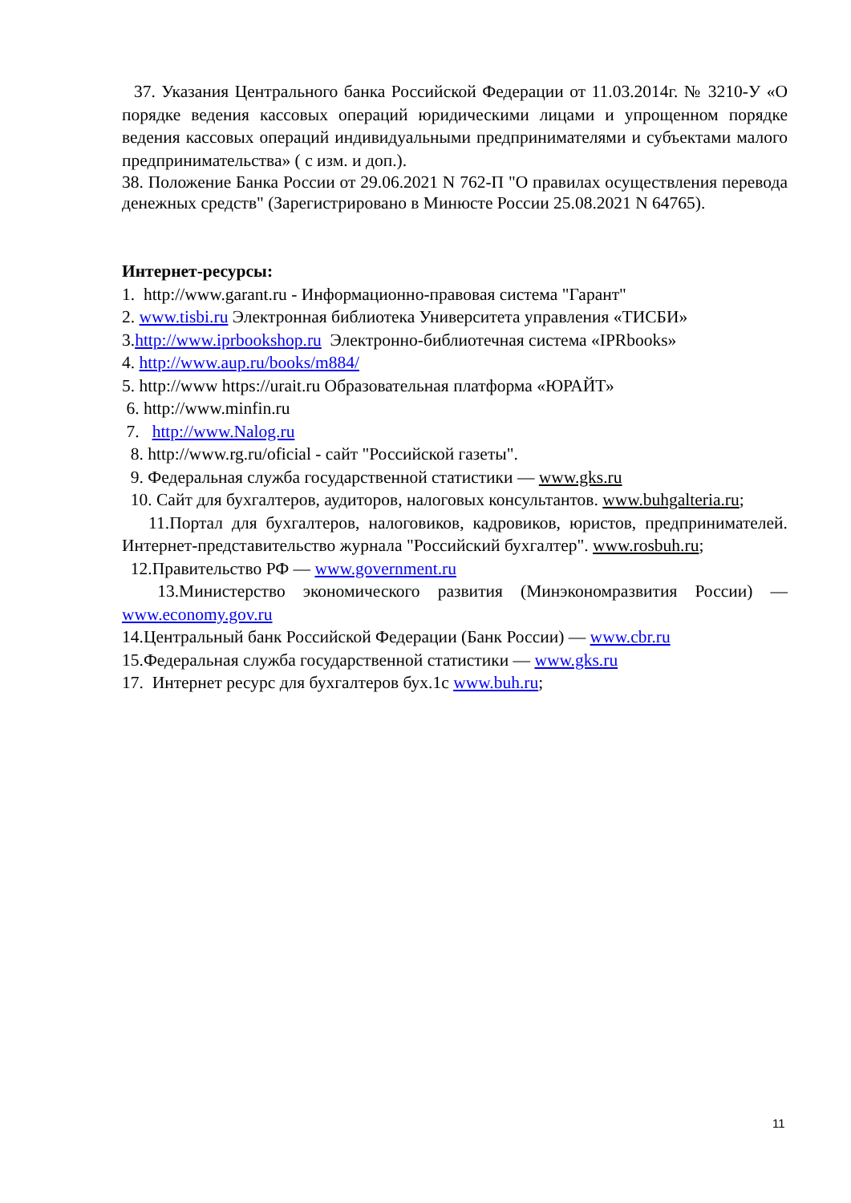37. Указания Центрального банка Российской Федерации от 11.03.2014г. № 3210-У «О порядке ведения кассовых операций юридическими лицами и упрощенном порядке ведения кассовых операций индивидуальными предпринимателями и субъектами малого предпринимательства» ( с изм. и доп.).
38. Положение Банка России от 29.06.2021 N 762-П "О правилах осуществления перевода денежных средств" (Зарегистрировано в Минюсте России 25.08.2021 N 64765).
Интернет-ресурсы:
1. http://www.garant.ru - Информационно-правовая система "Гарант"
2. www.tisbi.ru Электронная библиотека Университета управления «ТИСБИ»
3.http://www.iprbookshop.ru Электронно-библиотечная система «IPRbooks»
4. http://www.aup.ru/books/m884/
5. http://www https://urait.ru Образовательная платформа «ЮРАЙТ»
6. http://www.minfin.ru
7. http://www.Nalog.ru
8. http://www.rg.ru/oficial - сайт "Российской газеты".
9. Федеральная служба государственной статистики — www.gks.ru
10. Сайт для бухгалтеров, аудиторов, налоговых консультантов. www.buhgalteria.ru;
11.Портал для бухгалтеров, налоговиков, кадровиков, юристов, предпринимателей. Интернет-представительство журнала "Российский бухгалтер". www.rosbuh.ru;
12.Правительство РФ — www.government.ru
13.Министерство экономического развития (Минэкономразвития России) — www.economy.gov.ru
14.Центральный банк Российской Федерации (Банк России) — www.cbr.ru
15.Федеральная служба государственной статистики — www.gks.ru
17. Интернет ресурс для бухгалтеров бух.1с www.buh.ru;
11